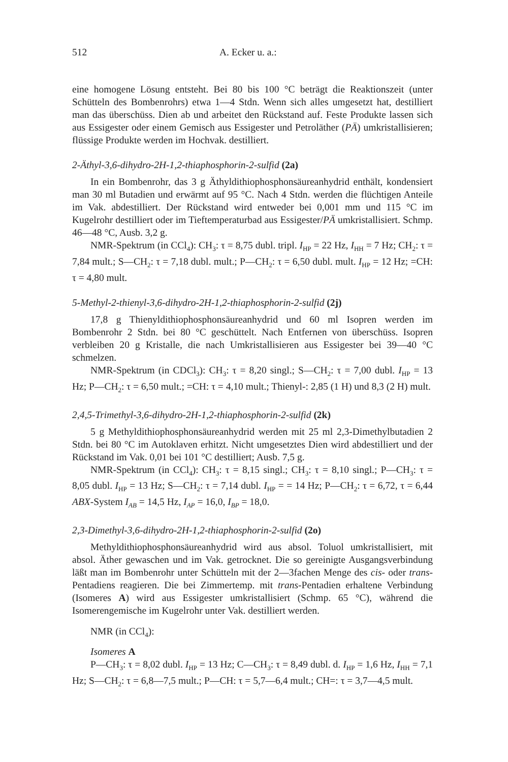512 A. Ecker u. a.:
eine homogene Lösung entsteht. Bei 80 bis 100 °C beträgt die Reaktionszeit (unter Schütteln des Bombenrohrs) etwa 1—4 Stdn. Wenn sich alles umgesetzt hat, destilliert man das überschüss. Dien ab und arbeitet den Rückstand auf. Feste Produkte lassen sich aus Essigester oder einem Gemisch aus Essigester und Petroläther (PÄ) umkristallisieren; flüssige Produkte werden im Hochvak. destilliert.
2-Äthyl-3,6-dihydro-2H-1,2-thiaphosphorin-2-sulfid (2a)
In ein Bombenrohr, das 3 g Äthyldithiophosphonsäureanhydrid enthält, kondensiert man 30 ml Butadien und erwärmt auf 95 °C. Nach 4 Stdn. werden die flüchtigen Anteile im Vak. abdestilliert. Der Rückstand wird entweder bei 0,001 mm und 115 °C im Kugelrohr destilliert oder im Tieftemperaturbad aus Essigester/PÄ umkristallisiert. Schmp. 46—48 °C, Ausb. 3,2 g.
NMR-Spektrum (in CCl<sub>4</sub>): CH<sub>3</sub>: τ = 8,75 dubl. tripl. I<sub>HP</sub> = 22 Hz, I<sub>HH</sub> = 7 Hz; CH<sub>2</sub>: τ = 7,84 mult.; S—CH<sub>2</sub>: τ = 7,18 dubl. mult.; P—CH<sub>2</sub>: τ = 6,50 dubl. mult. I<sub>HP</sub> = 12 Hz; =CH: τ = 4,80 mult.
5-Methyl-2-thienyl-3,6-dihydro-2H-1,2-thiaphosphorin-2-sulfid (2j)
17,8 g Thienyldithiophosphonsäureanhydrid und 60 ml Isopren werden im Bombenrohr 2 Stdn. bei 80 °C geschüttelt. Nach Entfernen von überschüss. Isopren verbleiben 20 g Kristalle, die nach Umkristallisieren aus Essigester bei 39—40 °C schmelzen.
NMR-Spektrum (in CDCl<sub>3</sub>): CH<sub>3</sub>: τ = 8,20 singl.; S—CH<sub>2</sub>: τ = 7,00 dubl. I<sub>HP</sub> = 13 Hz; P—CH<sub>2</sub>: τ = 6,50 mult.; =CH: τ = 4,10 mult.; Thienyl-: 2,85 (1 H) und 8,3 (2 H) mult.
2,4,5-Trimethyl-3,6-dihydro-2H-1,2-thiaphosphorin-2-sulfid (2k)
5 g Methyldithiophosphonsäureanhydrid werden mit 25 ml 2,3-Dimethylbutadien 2 Stdn. bei 80 °C im Autoklaven erhitzt. Nicht umgesetztes Dien wird abdestilliert und der Rückstand im Vak. 0,01 bei 101 °C destilliert; Ausb. 7,5 g.
NMR-Spektrum (in CCl<sub>4</sub>): CH<sub>3</sub>: τ = 8,15 singl.; CH<sub>3</sub>: τ = 8,10 singl.; P—CH<sub>3</sub>: τ = 8,05 dubl. I<sub>HP</sub> = 13 Hz; S—CH<sub>2</sub>: τ = 7,14 dubl. I<sub>HP</sub> = = 14 Hz; P—CH<sub>2</sub>: τ = 6,72, τ = 6,44 ABX-System I<sub>AB</sub> = 14,5 Hz, I<sub>AP</sub> = 16,0, I<sub>BP</sub> = 18,0.
2,3-Dimethyl-3,6-dihydro-2H-1,2-thiaphosphorin-2-sulfid (2o)
Methyldithiophosphonsäureanhydrid wird aus absol. Toluol umkristallisiert, mit absol. Äther gewaschen und im Vak. getrocknet. Die so gereinigte Ausgangsverbindung läßt man im Bombenrohr unter Schütteln mit der 2—3fachen Menge des cis- oder trans-Pentadiens reagieren. Die bei Zimmertemp. mit trans-Pentadien erhaltene Verbindung (Isomeres A) wird aus Essigester umkristallisiert (Schmp. 65 °C), während die Isomerengemische im Kugelrohr unter Vak. destilliert werden.
NMR (in CCl<sub>4</sub>):
Isomeres A
P—CH<sub>3</sub>: τ = 8,02 dubl. I<sub>HP</sub> = 13 Hz; C—CH<sub>3</sub>: τ = 8,49 dubl. d. I<sub>HP</sub> = 1,6 Hz, I<sub>HH</sub> = 7,1 Hz; S—CH<sub>2</sub>: τ = 6,8—7,5 mult.; P—CH: τ = 5,7—6,4 mult.; CH=: τ = 3,7—4,5 mult.